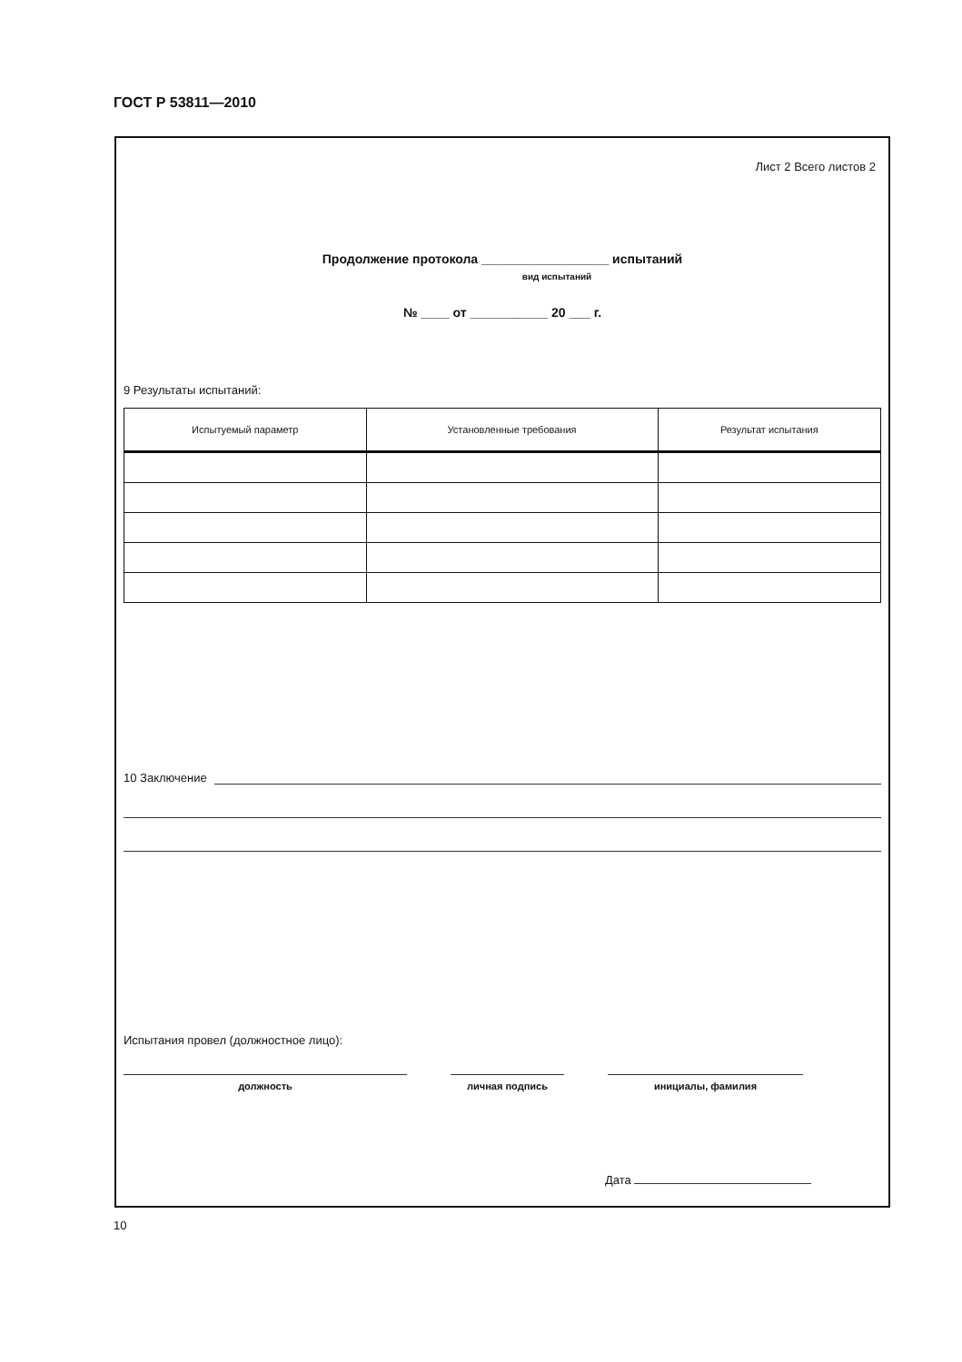ГОСТ Р 53811—2010
Лист 2 Всего листов 2
Продолжение протокола __________________ испытаний
вид испытаний
№ ____ от ___________ 20 ___ г.
9 Результаты испытаний:
| Испытуемый параметр | Установленные требования | Результат испытания |
| --- | --- | --- |
10 Заключение
Испытания провел (должностное лицо):
должность личная подпись инициалы, фамилия
Дата
10